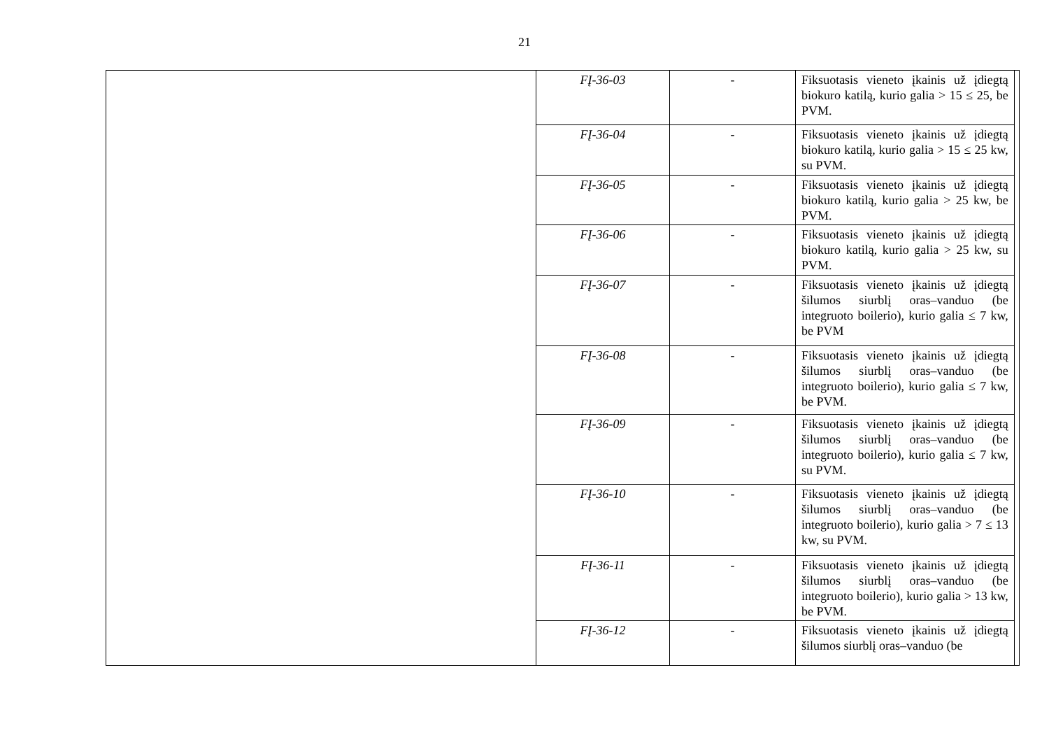21
| | FĮ-36-03 | - | Fiksuotasis vieneto įkainis už įdiegtą biokuro katilą, kurio galia > 15 ≤ 25, be PVM. | |
| | FĮ-36-04 | - | Fiksuotasis vieneto įkainis už įdiegtą biokuro katilą, kurio galia > 15 ≤ 25 kw, su PVM. | |
| | FĮ-36-05 | - | Fiksuotasis vieneto įkainis už įdiegtą biokuro katilą, kurio galia > 25 kw, be PVM. | |
| | FĮ-36-06 | - | Fiksuotasis vieneto įkainis už įdiegtą biokuro katilą, kurio galia > 25 kw, su PVM. | |
| | FĮ-36-07 | - | Fiksuotasis vieneto įkainis už įdiegtą šilumos siurblį oras–vanduo (be integruoto boilerio), kurio galia ≤ 7 kw, be PVM | |
| | FĮ-36-08 | - | Fiksuotasis vieneto įkainis už įdiegtą šilumos siurblį oras–vanduo (be integruoto boilerio), kurio galia ≤ 7 kw, be PVM. | |
| | FĮ-36-09 | - | Fiksuotasis vieneto įkainis už įdiegtą šilumos siurblį oras–vanduo (be integruoto boilerio), kurio galia ≤ 7 kw, su PVM. | |
| | FĮ-36-10 | - | Fiksuotasis vieneto įkainis už įdiegtą šilumos siurblį oras–vanduo (be integruoto boilerio), kurio galia > 7 ≤ 13 kw, su PVM. | |
| | FĮ-36-11 | - | Fiksuotasis vieneto įkainis už įdiegtą šilumos siurblį oras–vanduo (be integruoto boilerio), kurio galia > 13 kw, be PVM. | |
| | FĮ-36-12 | - | Fiksuotasis vieneto įkainis už įdiegtą šilumos siurblį oras–vanduo (be | |